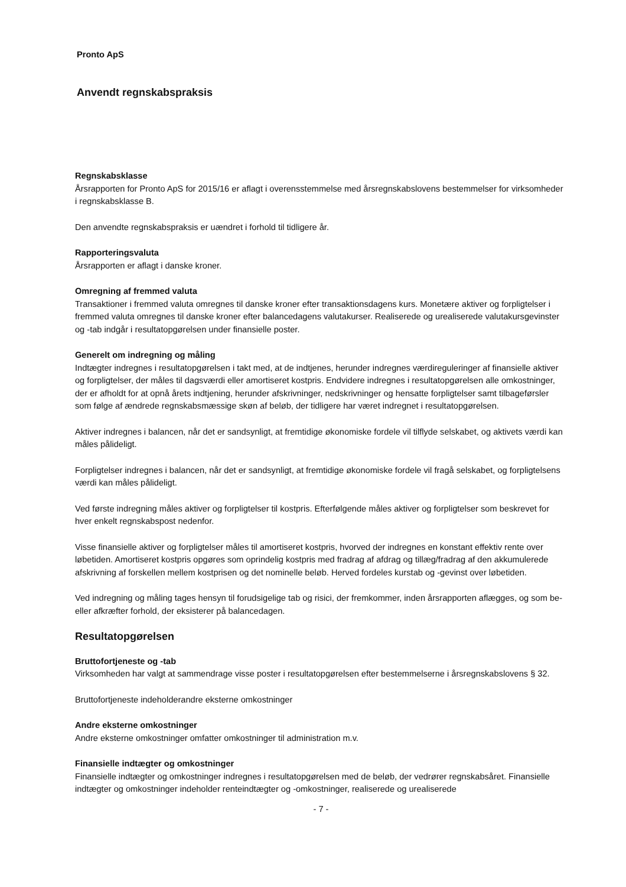Pronto ApS
Anvendt regnskabspraksis
Regnskabsklasse
Årsrapporten for Pronto ApS for 2015/16 er aflagt i overensstemmelse med årsregnskabslovens bestemmelser for virksomheder i regnskabsklasse B.
Den anvendte regnskabspraksis er uændret i forhold til tidligere år.
Rapporteringsvaluta
Årsrapporten er aflagt i danske kroner.
Omregning af fremmed valuta
Transaktioner i fremmed valuta omregnes til danske kroner efter transaktionsdagens kurs. Monetære aktiver og forpligtelser i fremmed valuta omregnes til danske kroner efter balancedagens valutakurser. Realiserede og urealiserede valutakursgevinster og -tab indgår i resultatopgørelsen under finansielle poster.
Generelt om indregning og måling
Indtægter indregnes i resultatopgørelsen i takt med, at de indtjenes, herunder indregnes værdireguleringer af finansielle aktiver og forpligtelser, der måles til dagsværdi eller amortiseret kostpris. Endvidere indregnes i resultatopgørelsen alle omkostninger, der er afholdt for at opnå årets indtjening, herunder afskrivninger, nedskrivninger og hensatte forpligtelser samt tilbageførsler som følge af ændrede regnskabsmæssige skøn af beløb, der tidligere har været indregnet i resultatopgørelsen.
Aktiver indregnes i balancen, når det er sandsynligt, at fremtidige økonomiske fordele vil tilflyde selskabet, og aktivets værdi kan måles pålideligt.
Forpligtelser indregnes i balancen, når det er sandsynligt, at fremtidige økonomiske fordele vil fragå selskabet, og forpligtelsens værdi kan måles pålideligt.
Ved første indregning måles aktiver og forpligtelser til kostpris. Efterfølgende måles aktiver og forpligtelser som beskrevet for hver enkelt regnskabspost nedenfor.
Visse finansielle aktiver og forpligtelser måles til amortiseret kostpris, hvorved der indregnes en konstant effektiv rente over løbetiden. Amortiseret kostpris opgøres som oprindelig kostpris med fradrag af afdrag og tillæg/fradrag af den akkumulerede afskrivning af forskellen mellem kostprisen og det nominelle beløb. Herved fordeles kurstab og -gevinst over løbetiden.
Ved indregning og måling tages hensyn til forudsigelige tab og risici, der fremkommer, inden årsrapporten aflægges, og som be- eller afkræfter forhold, der eksisterer på balancedagen.
Resultatopgørelsen
Bruttofortjeneste og -tab
Virksomheden har valgt at sammendrage visse poster i resultatopgørelsen efter bestemmelserne i årsregnskabslovens § 32.
Bruttofortjeneste indeholderandre eksterne omkostninger
Andre eksterne omkostninger
Andre eksterne omkostninger omfatter omkostninger til administration m.v.
Finansielle indtægter og omkostninger
Finansielle indtægter og omkostninger indregnes i resultatopgørelsen med de beløb, der vedrører regnskabsåret. Finansielle indtægter og omkostninger indeholder renteindtægter og -omkostninger, realiserede og urealiserede
- 7 -